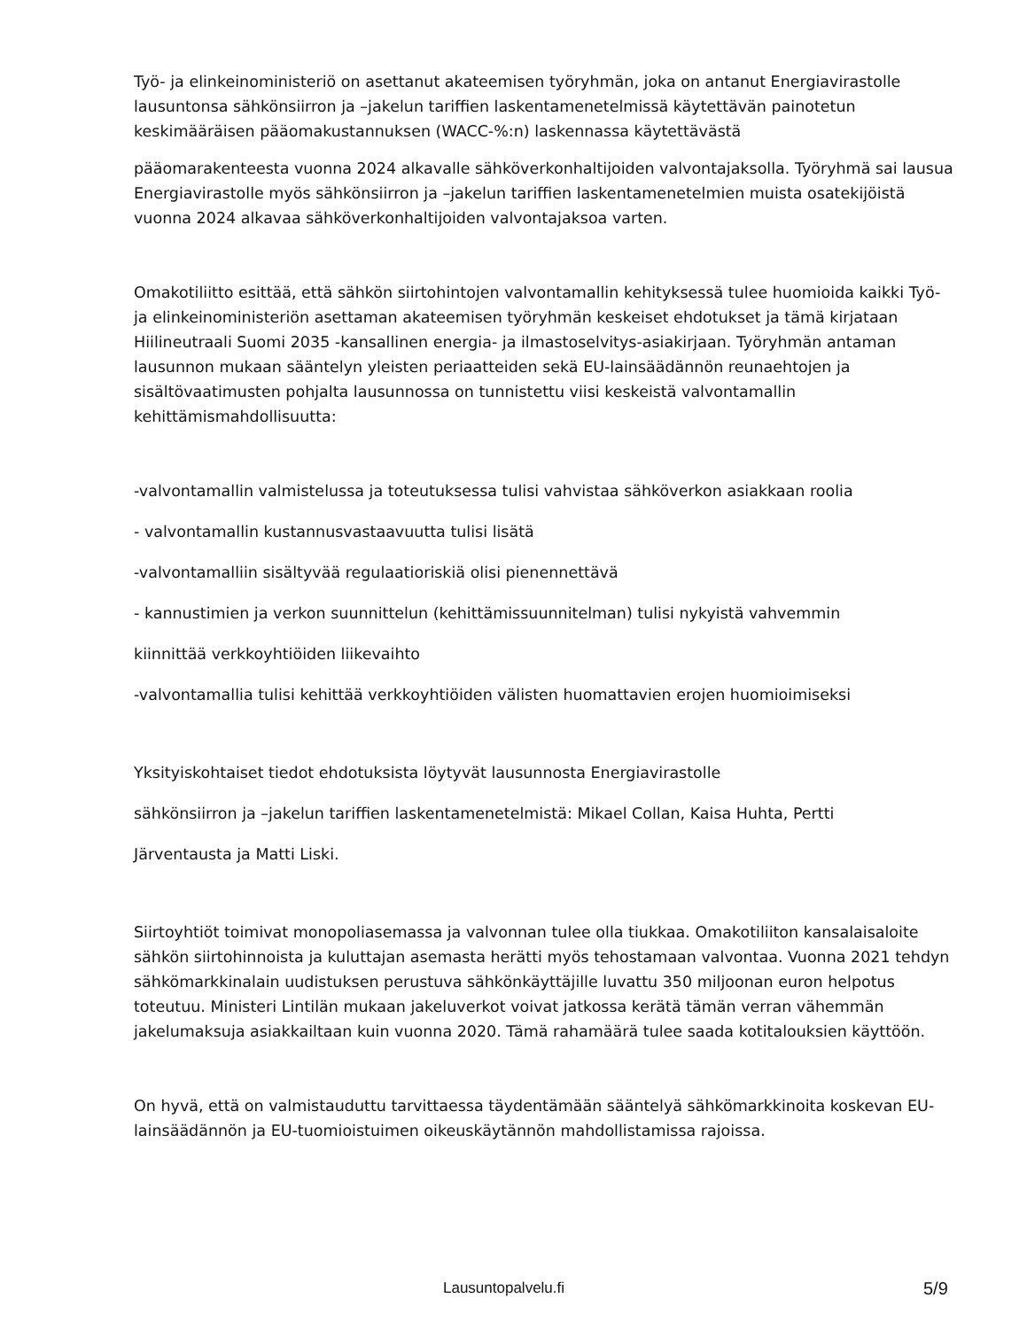Työ- ja elinkeinoministeriö on asettanut akateemisen työryhmän, joka on antanut Energiavirastolle lausuntonsa sähkönsiirron ja –jakelun tariffien laskentamenetelmissä käytettävän painotetun keskimääräisen pääomakustannuksen (WACC-%:n) laskennassa käytettävästä
pääomarakenteesta vuonna 2024 alkavalle sähköverkonhaltijoiden valvontajaksolla. Työryhmä sai lausua Energiavirastolle myös sähkönsiirron ja –jakelun tariffien laskentamenetelmien muista osatekijöistä vuonna 2024 alkavaa sähköverkonhaltijoiden valvontajaksoa varten.
Omakotiliitto esittää, että sähkön siirtohintojen valvontamallin kehityksessä tulee huomioida kaikki Työ- ja elinkeinoministeriön asettaman akateemisen työryhmän keskeiset ehdotukset ja tämä kirjataan Hiilineutraali Suomi 2035 -kansallinen energia- ja ilmastoselvitys-asiakirjaan. Työryhmän antaman lausunnon mukaan sääntelyn yleisten periaatteiden sekä EU-lainsäädännön reunaehtojen ja sisältövaatimusten pohjalta lausunnossa on tunnistettu viisi keskeistä valvontamallin kehittämismahdollisuutta:
-valvontamallin valmistelussa ja toteutuksessa tulisi vahvistaa sähköverkon asiakkaan roolia
- valvontamallin kustannusvastaavuutta tulisi lisätä
-valvontamalliin sisältyvää regulaatioriskiä olisi pienennettävä
- kannustimien ja verkon suunnittelun (kehittämissuunnitelman) tulisi nykyistä vahvemmin
kiinnittää verkkoyhtiöiden liikevaihto
-valvontamallia tulisi kehittää verkkoyhtiöiden välisten huomattavien erojen huomioimiseksi
Yksityiskohtaiset tiedot ehdotuksista löytyvät lausunnosta Energiavirastolle
sähkönsiirron ja –jakelun tariffien laskentamenetelmistä: Mikael Collan, Kaisa Huhta, Pertti
Järventausta ja Matti Liski.
Siirtoyhtiöt toimivat monopoliasemassa ja valvonnan tulee olla tiukkaa. Omakotiliiton kansalaisaloite sähkön siirtohinnoista ja kuluttajan asemasta herätti myös tehostamaan valvontaa. Vuonna 2021 tehdyn sähkömarkkinalain uudistuksen perustuva sähkönkäyttäjille luvattu 350 miljoonan euron helpotus toteutuu. Ministeri Lintilän mukaan jakeluverkot voivat jatkossa kerätä tämän verran vähemmän jakelumaksuja asiakkailtaan kuin vuonna 2020. Tämä rahamäärä tulee saada kotitalouksien käyttöön.
On hyvä, että on valmistauduttu tarvittaessa täydentämään sääntelyä sähkömarkkinoita koskevan EU-lainsäädännön ja EU-tuomioistuimen oikeuskäytännön mahdollistamissa rajoissa.
Lausuntopalvelu.fi 5/9